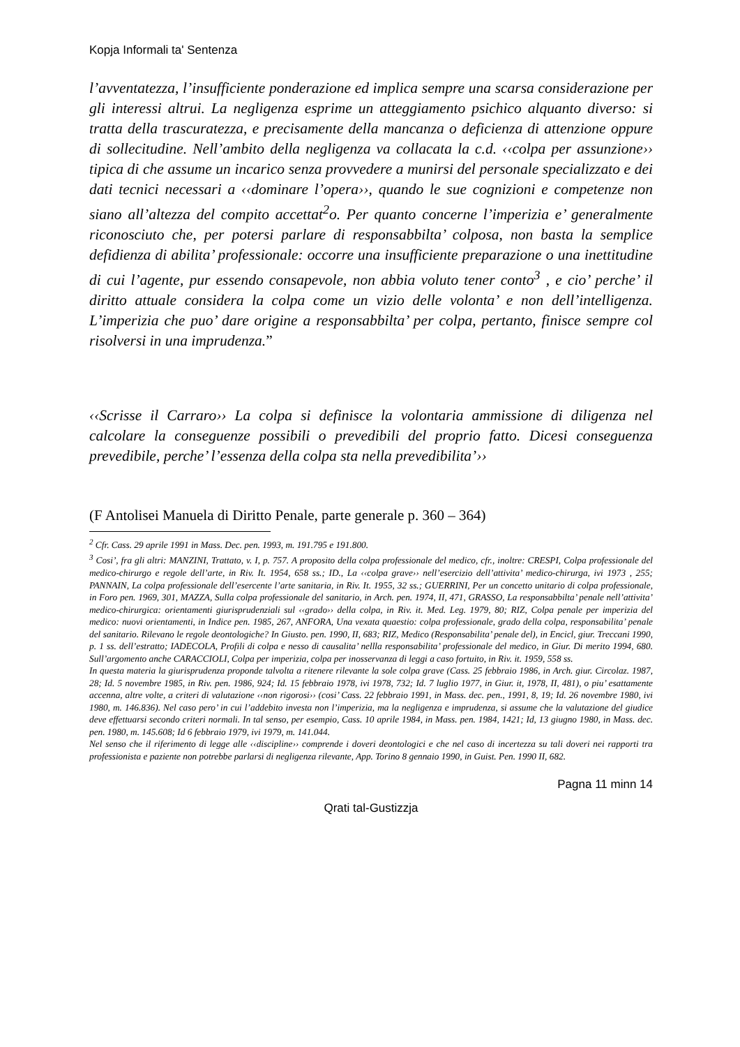Kopja Informali ta' Sentenza
l’avventatezza, l’insufficiente ponderazione ed implica sempre una scarsa considerazione per gli interessi altrui. La negligenza esprime un atteggiamento psichico alquanto diverso: si tratta della trascuratezza, e precisamente della mancanza o deficienza di attenzione oppure di sollecitudine. Nell’ambito della negligenza va collacata la c.d. ‹‹colpa per assunzione›› tipica di che assume un incarico senza provvedere a munirsi del personale specializzato e dei dati tecnici necessari a ‹‹dominare l’opera››, quando le sue cognizioni e competenze non siano all’altezza del compito accettat<sup>2</sup>o. Per quanto concerne l’imperizia e’ generalmente riconosciuto che, per potersi parlare di responsabbilta’ colposa, non basta la semplice defidienza di abilita’ professionale: occorre una insufficiente preparazione o una inettitudine di cui l’agente, pur essendo consapevole, non abbia voluto tener conto<sup>3</sup> , e cio’ perche’ il diritto attuale considera la colpa come un vizio delle volonta’ e non dell’intelligenza. L’imperizia che puo’ dare origine a responsabbilta’ per colpa, pertanto, finisce sempre col risolversi in una imprudenza.”
‹‹Scrisse il Carraro›› La colpa si definisce la volontaria ammissione di diligenza nel calcolare la conseguenze possibili o prevedibili del proprio fatto. Dicesi conseguenza prevedibile, perche’ l’essenza della colpa sta nella prevedibilita’››
(F Antolisei Manuela di Diritto Penale, parte generale p. 360 – 364)
<sup>2</sup> Cfr. Cass. 29 aprile 1991 in Mass. Dec. pen. 1993, m. 191.795 e 191.800.
<sup>3</sup> Cosi’, fra gli altri: MANZINI, Trattato, v. I, p. 757. A proposito della colpa professionale del medico, cfr., inoltre: CRESPI, Colpa professionale del medico-chirurgo e regole dell’arte, in Riv. It. 1954, 658 ss.; ID., La ‹‹colpa grave›› nell’esercizio dell’attivita’ medico-chirurga, ivi 1973 , 255; PANNAIN, La colpa professionale dell’esercente l’arte sanitaria, in Riv. It. 1955, 32 ss.; GUERRINI, Per un concetto unitario di colpa professionale, in Foro pen. 1969, 301, MAZZA, Sulla colpa professionale del sanitario, in Arch. pen. 1974, II, 471, GRASSO, La responsabbilta’ penale nell’attivita’ medico-chirurgica: orientamenti giurisprudenziali sul ‹‹grado›› della colpa, in Riv. it. Med. Leg. 1979, 80; RIZ, Colpa penale per imperizia del medico: nuovi orientamenti, in Indice pen. 1985, 267, ANFORA, Una vexata quaestio: colpa professionale, grado della colpa, responsabilita’ penale del sanitario. Rilevano le regole deontologiche? In Giusto. pen. 1990, II, 683; RIZ, Medico (Responsabilita’ penale del), in Encicl, giur. Treccani 1990, p. 1 ss. dell’estratto; IADECOLA, Profili di colpa e nesso di causalita’ nellla responsabilita’ professionale del medico, in Giur. Di merito 1994, 680. Sull’argomento anche CARACCIOLI, Colpa per imperizia, colpa per inosservanza di leggi a caso fortuito, in Riv. it. 1959, 558 ss.
In questa materia la giurisprudenza proponde talvolta a ritenere rilevante la sole colpa grave (Cass. 25 febbraio 1986, in Arch. giur. Circolaz. 1987, 28; Id. 5 novembre 1985, in Riv. pen. 1986, 924; Id. 15 febbraio 1978, ivi 1978, 732; Id. 7 luglio 1977, in Giur. it, 1978, II, 481), o piu’ esattamente accenna, altre volte, a criteri di valutazione ‹‹non rigorosi›› (cosi’ Cass. 22 febbraio 1991, in Mass. dec. pen., 1991, 8, 19; Id. 26 novembre 1980, ivi 1980, m. 146.836). Nel caso pero’ in cui l’addebito investa non l’imperizia, ma la negligenza e imprudenza, si assume che la valutazione del giudice deve effettuarsi secondo criteri normali. In tal senso, per esempio, Cass. 10 aprile 1984, in Mass. pen. 1984, 1421; Id, 13 giugno 1980, in Mass. dec. pen. 1980, m. 145.608; Id 6 febbraio 1979, ivi 1979, m. 141.044.
Nel senso che il riferimento di legge alle ‹‹discipline›› comprende i doveri deontologici e che nel caso di incertezza su tali doveri nei rapporti tra professionista e paziente non potrebbe parlarsi di negligenza rilevante, App. Torino 8 gennaio 1990, in Guist. Pen. 1990 II, 682.
Pagna 11 minn 14
Qrati tal-Gustizzja